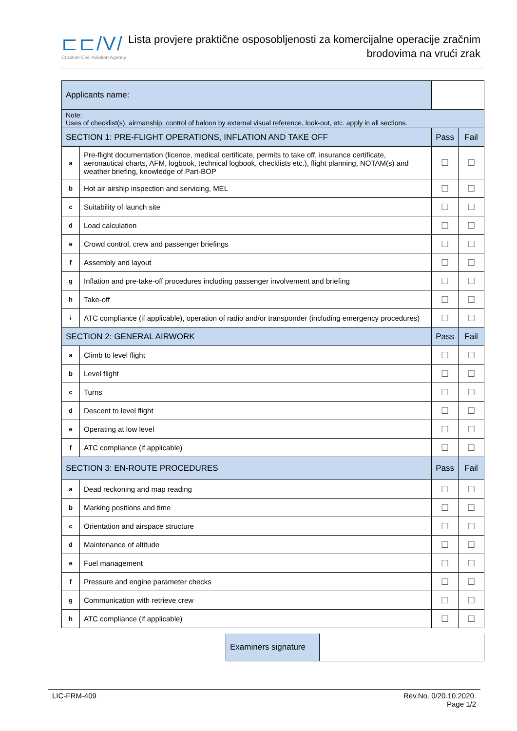⊏⊏/V/
Croatian Civil Aviation Agency
Lista provjere praktične osposobljenosti za komercijalne operacije zračnim
brodovima na vrući zrak
| Applicants name: | | | | |
| Note: Uses of checklist(s), airmanship, control of baloon by external visual reference, look-out, etc. apply in all sections. | | | | |
| SECTION 1: PRE-FLIGHT OPERATIONS, INFLATION AND TAKE OFF | | | Pass | Fail |
| a | Pre-flight documentation (licence, medical certificate, permits to take off, insurance certificate, aeronautical charts, AFM, logbook, technical logbook, checklists etc.), flight planning, NOTAM(s) and weather briefing, knowledge of Part-BOP | | ☐ | ☐ |
| b | Hot air airship inspection and servicing, MEL | | ☐ | ☐ |
| c | Suitability of launch site | | ☐ | ☐ |
| d | Load calculation | | ☐ | ☐ |
| e | Crowd control, crew and passenger briefings | | ☐ | ☐ |
| f | Assembly and layout | | ☐ | ☐ |
| g | Inflation and pre-take-off procedures including passenger involvement and briefing | | ☐ | ☐ |
| h | Take-off | | ☐ | ☐ |
| i | ATC compliance (if applicable), operation of radio and/or transponder (including emergency procedures) | | ☐ | ☐ |
| SECTION 2: GENERAL AIRWORK | | | Pass | Fail |
| a | Climb to level flight | | ☐ | ☐ |
| b | Level flight | | ☐ | ☐ |
| c | Turns | | ☐ | ☐ |
| d | Descent to level flight | | ☐ | ☐ |
| e | Operating at low level | | ☐ | ☐ |
| f | ATC compliance (if applicable) | | ☐ | ☐ |
| SECTION 3: EN-ROUTE PROCEDURES | | | Pass | Fail |
| a | Dead reckoning and map reading | | ☐ | ☐ |
| b | Marking positions and time | | ☐ | ☐ |
| c | Orientation and airspace structure | | ☐ | ☐ |
| d | Maintenance of altitude | | ☐ | ☐ |
| e | Fuel management | | ☐ | ☐ |
| f | Pressure and engine parameter checks | | ☐ | ☐ |
| g | Communication with retrieve crew | | ☐ | ☐ |
| h | ATC compliance (if applicable) | | ☐ | ☐ |
Examiners signature
LIC-FRM-409 Rev.No. 0/20.10.2020.
Page 1/2